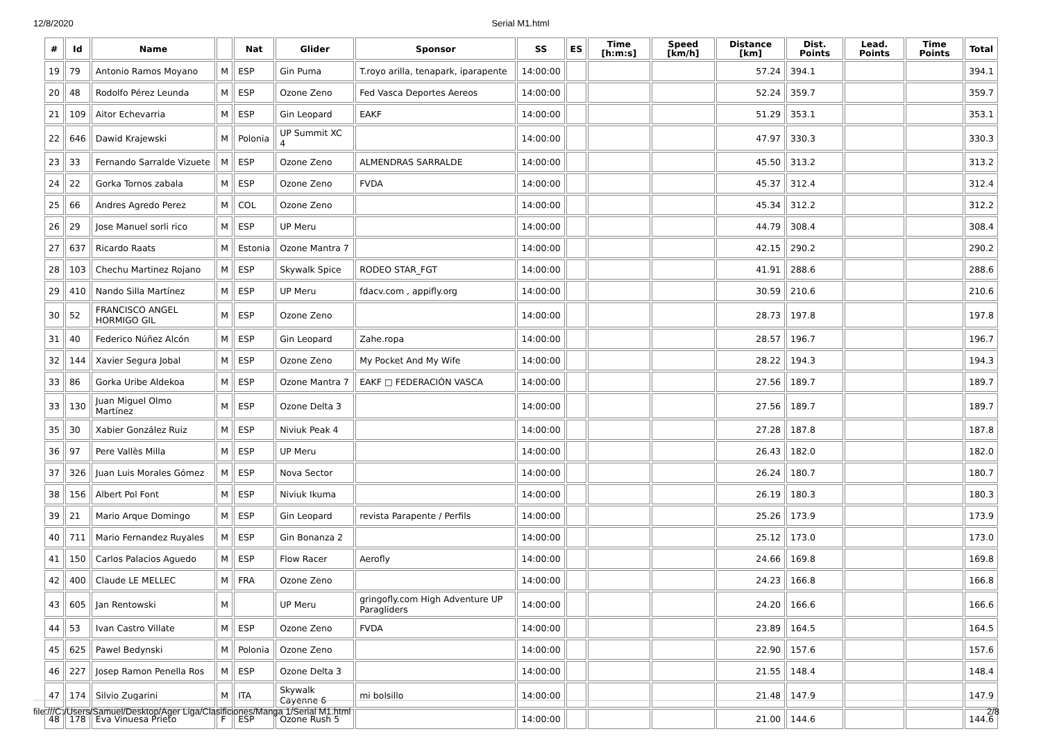12/8/2020
Serial M1.html
| # | Id | Name | | Nat | Glider | Sponsor | SS | ES | Time [h:m:s] | Speed [km/h] | Distance [km] | Dist. Points | Lead. Points | Time Points | Total |
| --- | --- | --- | --- | --- | --- | --- | --- | --- | --- | --- | --- | --- | --- | --- | --- |
| 19 | 79 | Antonio Ramos Moyano | M | ESP | Gin Puma | T.royo arilla, tenapark, iparapente | 14:00:00 | | | | 57.24 | 394.1 | | | 394.1 |
| 20 | 48 | Rodolfo Pérez Leunda | M | ESP | Ozone Zeno | Fed Vasca Deportes Aereos | 14:00:00 | | | | 52.24 | 359.7 | | | 359.7 |
| 21 | 109 | Aitor Echevarria | M | ESP | Gin Leopard | EAKF | 14:00:00 | | | | 51.29 | 353.1 | | | 353.1 |
| 22 | 646 | Dawid Krajewski | M | Polonia | UP Summit XC 4 | | 14:00:00 | | | | 47.97 | 330.3 | | | 330.3 |
| 23 | 33 | Fernando Sarralde Vizuete | M | ESP | Ozone Zeno | ALMENDRAS SARRALDE | 14:00:00 | | | | 45.50 | 313.2 | | | 313.2 |
| 24 | 22 | Gorka Tornos zabala | M | ESP | Ozone Zeno | FVDA | 14:00:00 | | | | 45.37 | 312.4 | | | 312.4 |
| 25 | 66 | Andres Agredo Perez | M | COL | Ozone Zeno | | 14:00:00 | | | | 45.34 | 312.2 | | | 312.2 |
| 26 | 29 | Jose Manuel sorli rico | M | ESP | UP Meru | | 14:00:00 | | | | 44.79 | 308.4 | | | 308.4 |
| 27 | 637 | Ricardo Raats | M | Estonia | Ozone Mantra 7 | | 14:00:00 | | | | 42.15 | 290.2 | | | 290.2 |
| 28 | 103 | Chechu Martinez Rojano | M | ESP | Skywalk Spice | RODEO STAR_FGT | 14:00:00 | | | | 41.91 | 288.6 | | | 288.6 |
| 29 | 410 | Nando Silla Martínez | M | ESP | UP Meru | fdacv.com , appifly.org | 14:00:00 | | | | 30.59 | 210.6 | | | 210.6 |
| 30 | 52 | FRANCISCO ANGEL HORMIGO GIL | M | ESP | Ozone Zeno | | 14:00:00 | | | | 28.73 | 197.8 | | | 197.8 |
| 31 | 40 | Federico Núñez Alcón | M | ESP | Gin Leopard | Zahe.ropa | 14:00:00 | | | | 28.57 | 196.7 | | | 196.7 |
| 32 | 144 | Xavier Segura Jobal | M | ESP | Ozone Zeno | My Pocket And My Wife | 14:00:00 | | | | 28.22 | 194.3 | | | 194.3 |
| 33 | 86 | Gorka Uribe Aldekoa | M | ESP | Ozone Mantra 7 | EAKF □ FEDERACIÓN VASCA | 14:00:00 | | | | 27.56 | 189.7 | | | 189.7 |
| 33 | 130 | Juan Miguel Olmo Martínez | M | ESP | Ozone Delta 3 | | 14:00:00 | | | | 27.56 | 189.7 | | | 189.7 |
| 35 | 30 | Xabier González Ruiz | M | ESP | Niviuk Peak 4 | | 14:00:00 | | | | 27.28 | 187.8 | | | 187.8 |
| 36 | 97 | Pere Vallès Milla | M | ESP | UP Meru | | 14:00:00 | | | | 26.43 | 182.0 | | | 182.0 |
| 37 | 326 | Juan Luis Morales Gómez | M | ESP | Nova Sector | | 14:00:00 | | | | 26.24 | 180.7 | | | 180.7 |
| 38 | 156 | Albert Pol Font | M | ESP | Niviuk Ikuma | | 14:00:00 | | | | 26.19 | 180.3 | | | 180.3 |
| 39 | 21 | Mario Arque Domingo | M | ESP | Gin Leopard | revista Parapente / Perfils | 14:00:00 | | | | 25.26 | 173.9 | | | 173.9 |
| 40 | 711 | Mario Fernandez Ruyales | M | ESP | Gin Bonanza 2 | | 14:00:00 | | | | 25.12 | 173.0 | | | 173.0 |
| 41 | 150 | Carlos Palacios Aguedo | M | ESP | Flow Racer | Aerofly | 14:00:00 | | | | 24.66 | 169.8 | | | 169.8 |
| 42 | 400 | Claude LE MELLEC | M | FRA | Ozone Zeno | | 14:00:00 | | | | 24.23 | 166.8 | | | 166.8 |
| 43 | 605 | Jan Rentowski | M | | UP Meru | gringofly.com High Adventure UP Paragliders | 14:00:00 | | | | 24.20 | 166.6 | | | 166.6 |
| 44 | 53 | Ivan Castro Villate | M | ESP | Ozone Zeno | FVDA | 14:00:00 | | | | 23.89 | 164.5 | | | 164.5 |
| 45 | 625 | Pawel Bedynski | M | Polonia | Ozone Zeno | | 14:00:00 | | | | 22.90 | 157.6 | | | 157.6 |
| 46 | 227 | Josep Ramon Penella Ros | M | ESP | Ozone Delta 3 | | 14:00:00 | | | | 21.55 | 148.4 | | | 148.4 |
| 47 | 174 | Silvio Zugarini | M | ITA | Skywalk Cayenne 6 | mi bolsillo | 14:00:00 | | | | 21.48 | 147.9 | | | 147.9 |
| 48 | 178 | Eva Vinuesa Prieto | F | ESP | Ozone Rush 5 | | 14:00:00 | | | | 21.00 | 144.6 | | | 144.6 |
file:///C:/Users/Samuel/Desktop/Ager Liga/Clasificiones/Manga 1/Serial M1.html 2/8